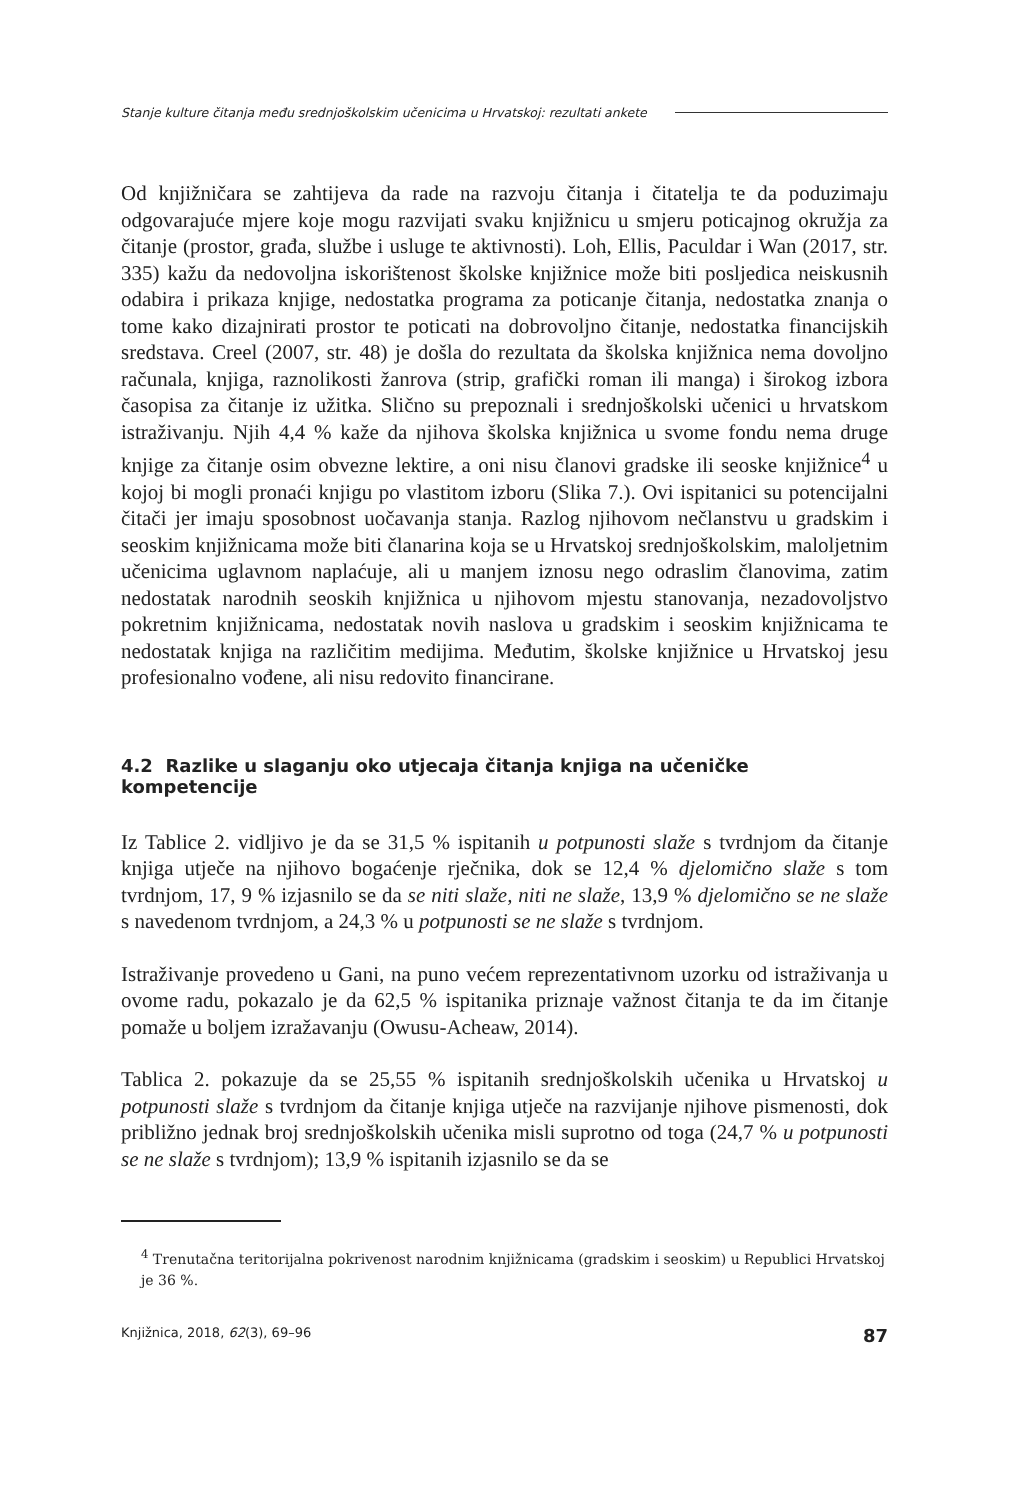Stanje kulture čitanja među srednjoškolskim učenicima u Hrvatskoj: rezultati ankete
Od knjižničara se zahtijeva da rade na razvoju čitanja i čitatelja te da poduzimaju odgovarajuće mjere koje mogu razvijati svaku knjižnicu u smjeru poticajnog okružja za čitanje (prostor, građa, službe i usluge te aktivnosti). Loh, Ellis, Paculdar i Wan (2017, str. 335) kažu da nedovoljna iskorištenost školske knjižnice može biti posljedica neiskusnih odabira i prikaza knjige, nedostatka programa za poticanje čitanja, nedostatka znanja o tome kako dizajnirati prostor te poticati na dobrovoljno čitanje, nedostatka financijskih sredstava. Creel (2007, str. 48) je došla do rezultata da školska knjižnica nema dovoljno računala, knjiga, raznolikosti žanrova (strip, grafički roman ili manga) i širokog izbora časopisa za čitanje iz užitka. Slično su prepoznali i srednjoškolski učenici u hrvatskom istraživanju. Njih 4,4 % kaže da njihova školska knjižnica u svome fondu nema druge knjige za čitanje osim obvezne lektire, a oni nisu članovi gradske ili seoske knjižnice<sup>4</sup> u kojoj bi mogli pronaći knjigu po vlastitom izboru (Slika 7.). Ovi ispitanici su potencijalni čitači jer imaju sposobnost uočavanja stanja. Razlog njihovom nečlanstvu u gradskim i seoskim knjižnicama može biti članarina koja se u Hrvatskoj srednjoškolskim, maloljetnim učenicima uglavnom naplaćuje, ali u manjem iznosu nego odraslim članovima, zatim nedostatak narodnih seoskih knjižnica u njihovom mjestu stanovanja, nezadovoljstvo pokretnim knjižnicama, nedostatak novih naslova u gradskim i seoskim knjižnicama te nedostatak knjiga na različitim medijima. Međutim, školske knjižnice u Hrvatskoj jesu profesionalno vođene, ali nisu redovito financirane.
4.2 Razlike u slaganju oko utjecaja čitanja knjiga na učeničke kompetencije
Iz Tablice 2. vidljivo je da se 31,5 % ispitanih u potpunosti slaže s tvrdnjom da čitanje knjiga utječe na njihovo bogaćenje rječnika, dok se 12,4 % djelomično slaže s tom tvrdnjom, 17, 9 % izjasnilo se da se niti slaže, niti ne slaže, 13,9 % djelomično se ne slaže s navedenom tvrdnjom, a 24,3 % u potpunosti se ne slaže s tvrdnjom.
Istraživanje provedeno u Gani, na puno većem reprezentativnom uzorku od istraživanja u ovome radu, pokazalo je da 62,5 % ispitanika priznaje važnost čitanja te da im čitanje pomaže u boljem izražavanju (Owusu-Acheaw, 2014).
Tablica 2. pokazuje da se 25,55 % ispitanih srednjoškolskih učenika u Hrvatskoj u potpunosti slaže s tvrdnjom da čitanje knjiga utječe na razvijanje njihove pismenosti, dok približno jednak broj srednjoškolskih učenika misli suprotno od toga (24,7 % u potpunosti se ne slaže s tvrdnjom); 13,9 % ispitanih izjasnilo se da se
<sup>4</sup> Trenutačna teritorijalna pokrivenost narodnim knjižnicama (gradskim i seoskim) u Republici Hrvatskoj je 36 %.
Knjižnica, 2018, 62(3), 69–96 87